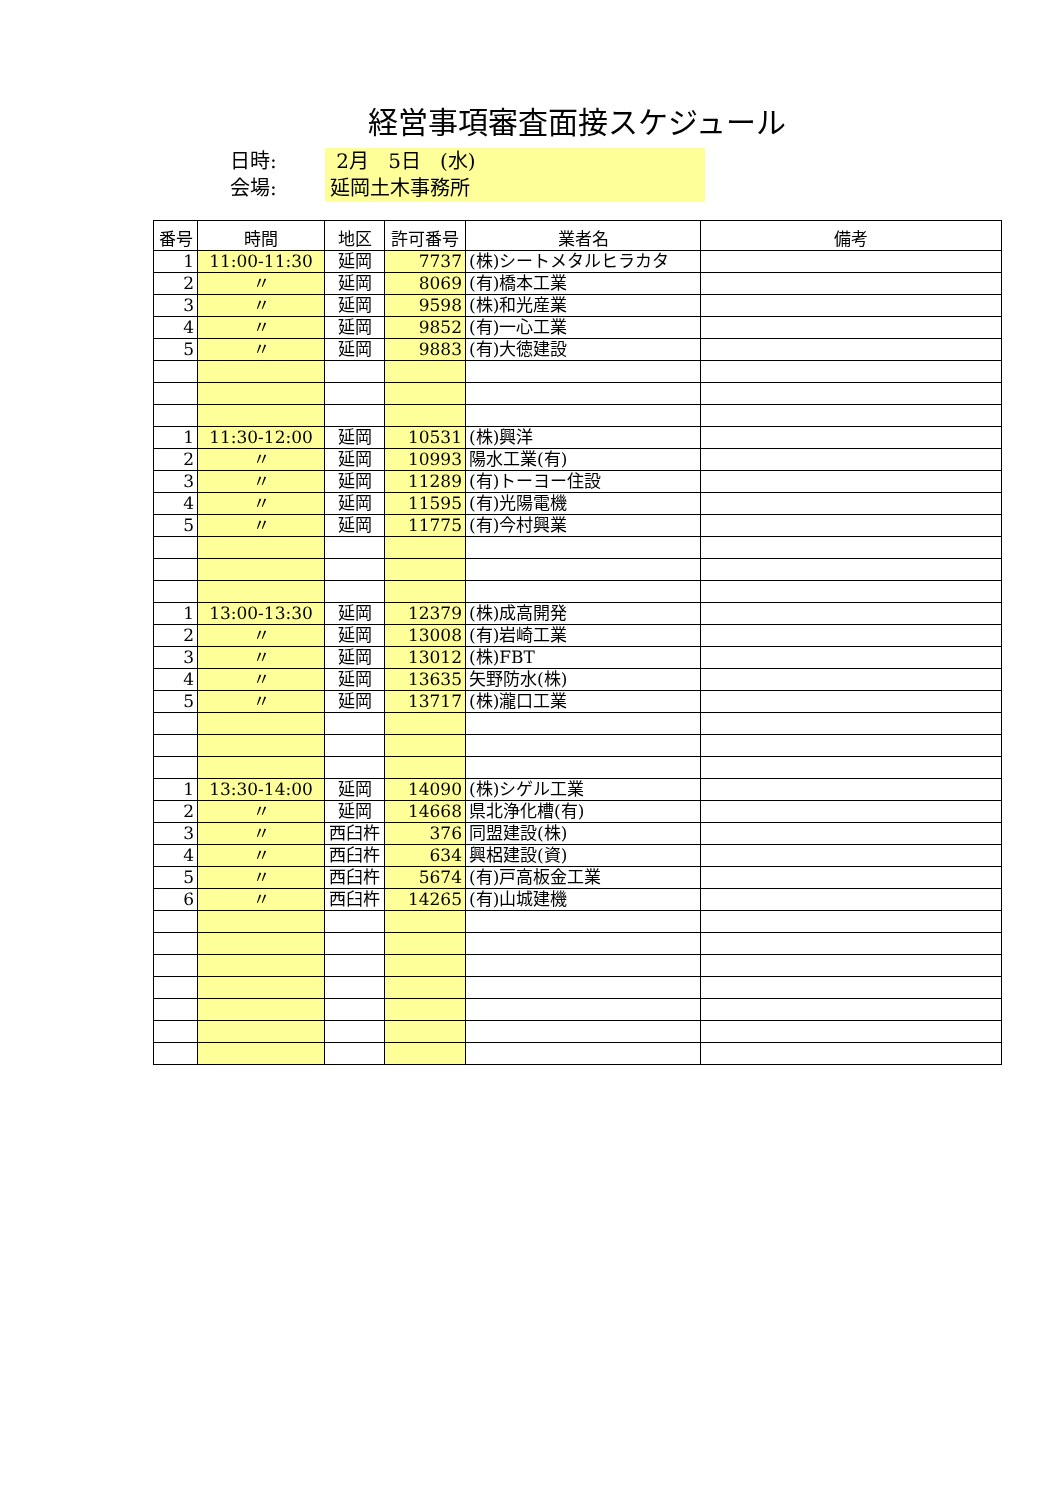経営事項審査面接スケジュール
日時: 2月 5日 (水)
会場: 延岡土木事務所
| 番号 | 時間 | 地区 | 許可番号 | 業者名 | 備考 |
| --- | --- | --- | --- | --- | --- |
| 1 | 11:00-11:30 | 延岡 | 7737 | (株)シートメタルヒラカタ | |
| 2 | 〃 | 延岡 | 8069 | (有)橋本工業 | |
| 3 | 〃 | 延岡 | 9598 | (株)和光産業 | |
| 4 | 〃 | 延岡 | 9852 | (有)一心工業 | |
| 5 | 〃 | 延岡 | 9883 | (有)大徳建設 | |
| 1 | 11:30-12:00 | 延岡 | 10531 | (株)興洋 | |
| 2 | 〃 | 延岡 | 10993 | 陽水工業(有) | |
| 3 | 〃 | 延岡 | 11289 | (有)トーヨー住設 | |
| 4 | 〃 | 延岡 | 11595 | (有)光陽電機 | |
| 5 | 〃 | 延岡 | 11775 | (有)今村興業 | |
| 1 | 13:00-13:30 | 延岡 | 12379 | (株)成高開発 | |
| 2 | 〃 | 延岡 | 13008 | (有)岩崎工業 | |
| 3 | 〃 | 延岡 | 13012 | (株)FBT | |
| 4 | 〃 | 延岡 | 13635 | 矢野防水(株) | |
| 5 | 〃 | 延岡 | 13717 | (株)瀧口工業 | |
| 1 | 13:30-14:00 | 延岡 | 14090 | (株)シゲル工業 | |
| 2 | 〃 | 延岡 | 14668 | 県北浄化槽(有) | |
| 3 | 〃 | 西臼杵 | 376 | 同盟建設(株) | |
| 4 | 〃 | 西臼杵 | 634 | 興梠建設(資) | |
| 5 | 〃 | 西臼杵 | 5674 | (有)戸高板金工業 | |
| 6 | 〃 | 西臼杵 | 14265 | (有)山城建機 | |